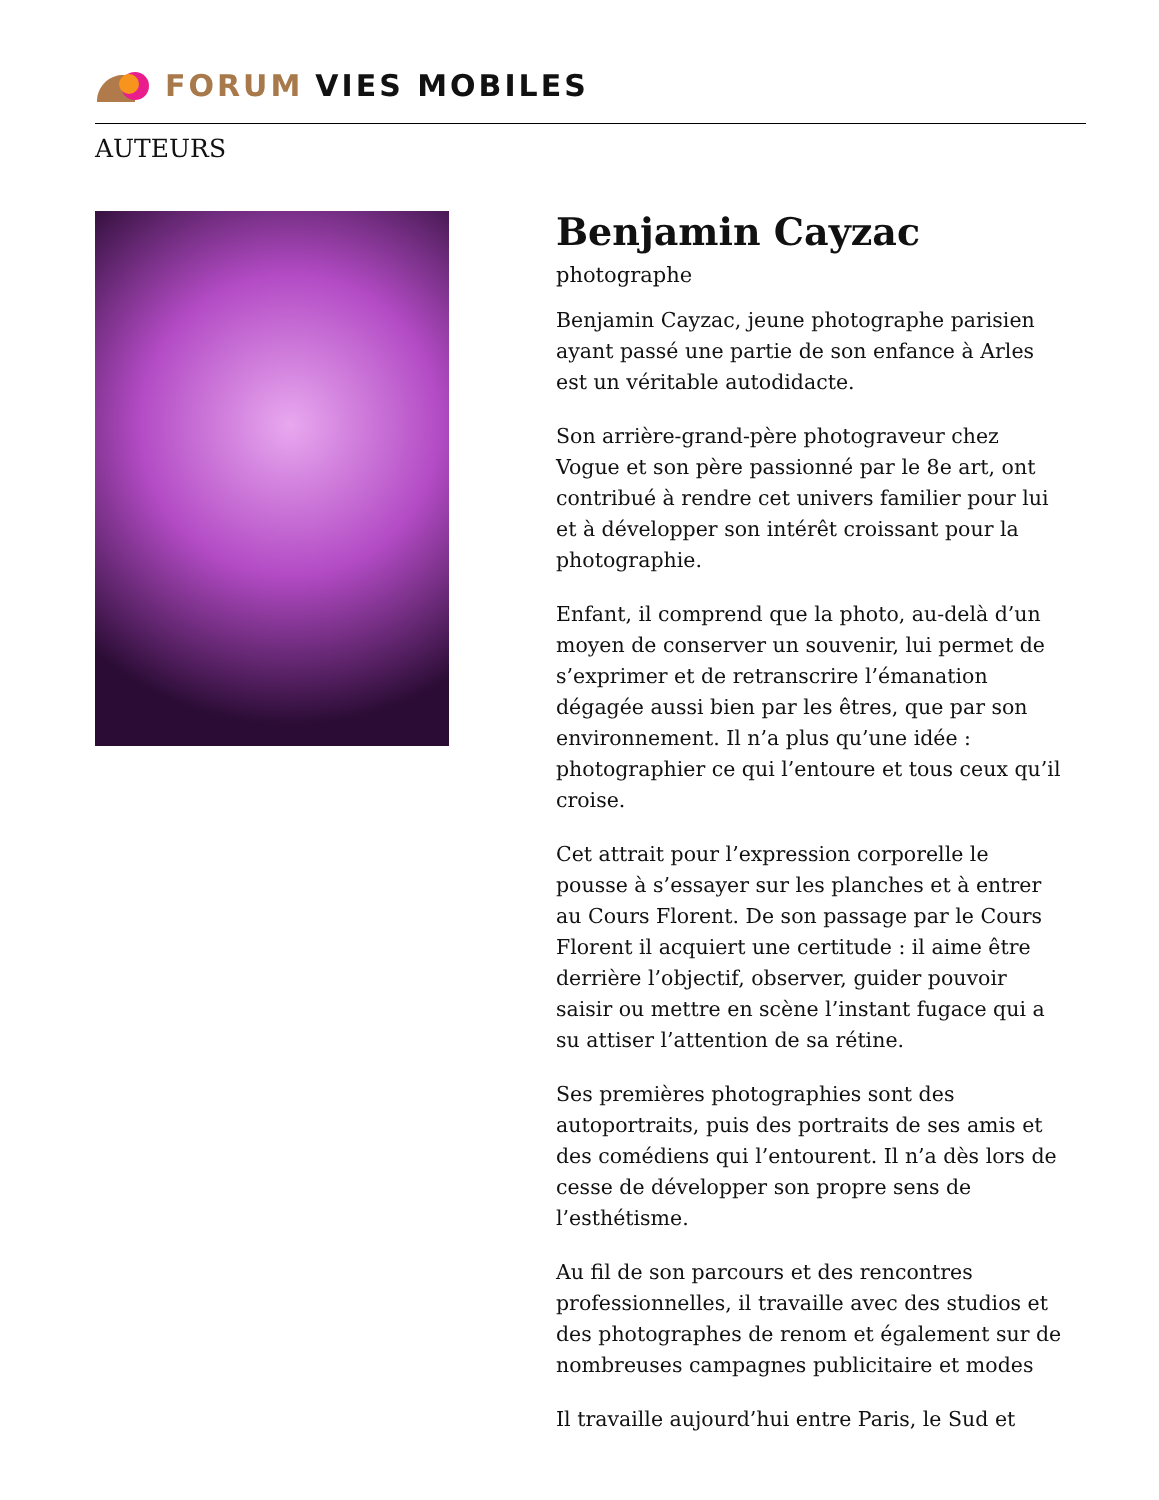FORUM VIES MOBILES
AUTEURS
Benjamin Cayzac
photographe
Benjamin Cayzac, jeune photographe parisien ayant passé une partie de son enfance à Arles est un véritable autodidacte.
Son arrière-grand-père photograveur chez Vogue et son père passionné par le 8e art, ont contribué à rendre cet univers familier pour lui et à développer son intérêt croissant pour la photographie.
Enfant, il comprend que la photo, au-delà d’un moyen de conserver un souvenir, lui permet de s’exprimer et de retranscrire l’émanation dégagée aussi bien par les êtres, que par son environnement. Il n’a plus qu’une idée : photographier ce qui l’entoure et tous ceux qu’il croise.
Cet attrait pour l’expression corporelle le pousse à s’essayer sur les planches et à entrer au Cours Florent. De son passage par le Cours Florent il acquiert une certitude : il aime être derrière l’objectif, observer, guider pouvoir saisir ou mettre en scène l’instant fugace qui a su attiser l’attention de sa rétine.
Ses premières photographies sont des autoportraits, puis des portraits de ses amis et des comédiens qui l’entourent. Il n’a dès lors de cesse de développer son propre sens de l’esthétisme.
Au fil de son parcours et des rencontres professionnelles, il travaille avec des studios et des photographes de renom et également sur de nombreuses campagnes publicitaire et modes
Il travaille aujourd’hui entre Paris, le Sud et